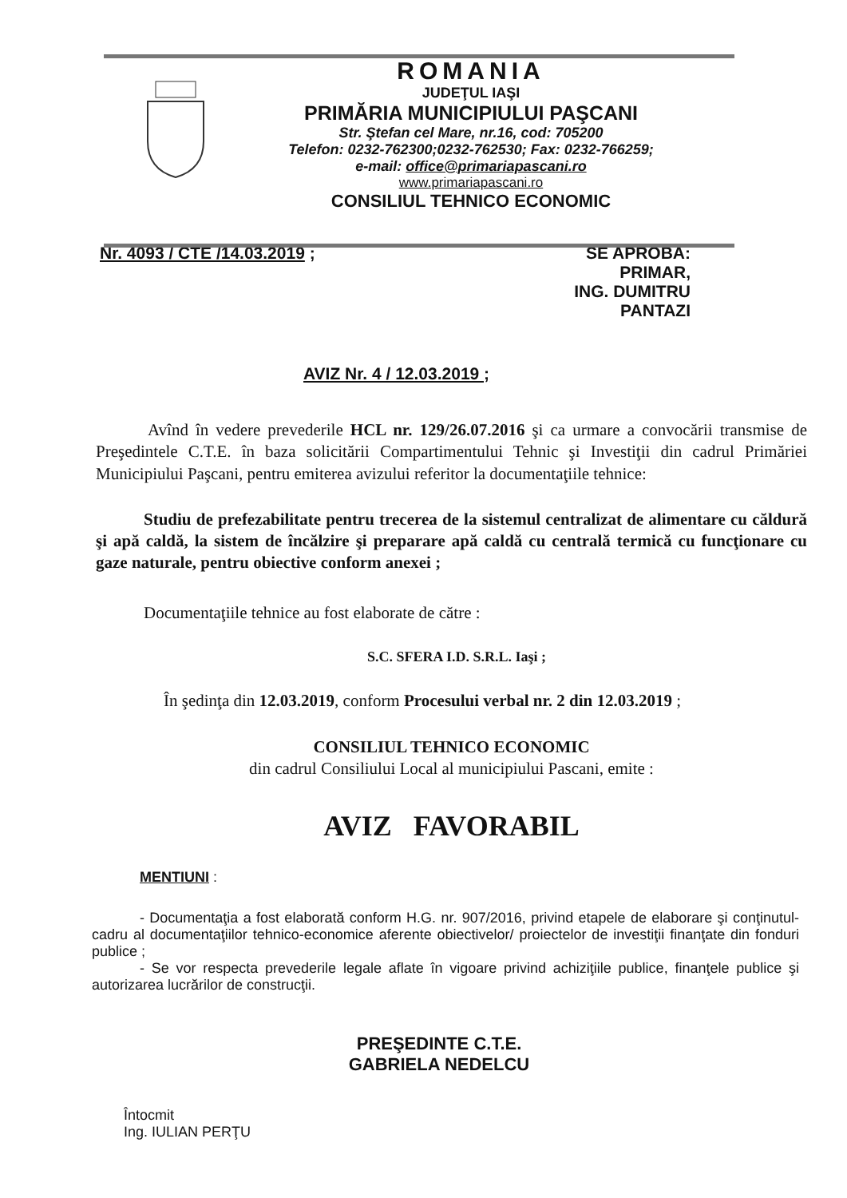ROMANIA
JUDEŢUL IAŞI
PRIMĂRIA MUNICIPIULUI PAŞCANI
Str. Ştefan cel Mare, nr.16, cod: 705200
Telefon: 0232-762300;0232-762530; Fax: 0232-766259;
e-mail: office@primariapascani.ro
www.primariapascani.ro
CONSILIUL TEHNICO ECONOMIC
Nr. 4093 / CTE /14.03.2019 ; SE APROBĂ:
PRIMAR,
ING. DUMITRU PANTAZI
AVIZ Nr. 4 / 12.03.2019 ;
Avînd în vedere prevederile HCL nr. 129/26.07.2016 şi ca urmare a convocării transmise de Preşedintele C.T.E. în baza solicitării Compartimentului Tehnic şi Investiţii din cadrul Primăriei Municipiului Paşcani, pentru emiterea avizului referitor la documentaţiile tehnice:
Studiu de prefezabilitate pentru trecerea de la sistemul centralizat de alimentare cu căldură şi apă caldă, la sistem de încălzire şi preparare apă caldă cu centrală termică cu funcţionare cu gaze naturale, pentru obiective conform anexei ;
Documentaţiile tehnice au fost elaborate de către :
S.C. SFERA I.D. S.R.L. Iaşi ;
În şedinţa din 12.03.2019, conform Procesului verbal nr. 2 din 12.03.2019 ;
CONSILIUL TEHNICO ECONOMIC
din cadrul Consiliului Local al municipiului Pascani, emite :
AVIZ FAVORABIL
MENTIUNI :
- Documentaţia a fost elaborată conform H.G. nr. 907/2016, privind etapele de elaborare şi conţinutul-cadru al documentaţiilor tehnico-economice aferente obiectivelor/ proiectelor de investiţii finanţate din fonduri publice ;
- Se vor respecta prevederile legale aflate în vigoare privind achiziţiile publice, finanţele publice şi autorizarea lucrărilor de construcţii.
PREŞEDINTE C.T.E.
GABRIELA NEDELCU
Întocmit
Ing. IULIAN PERŢU